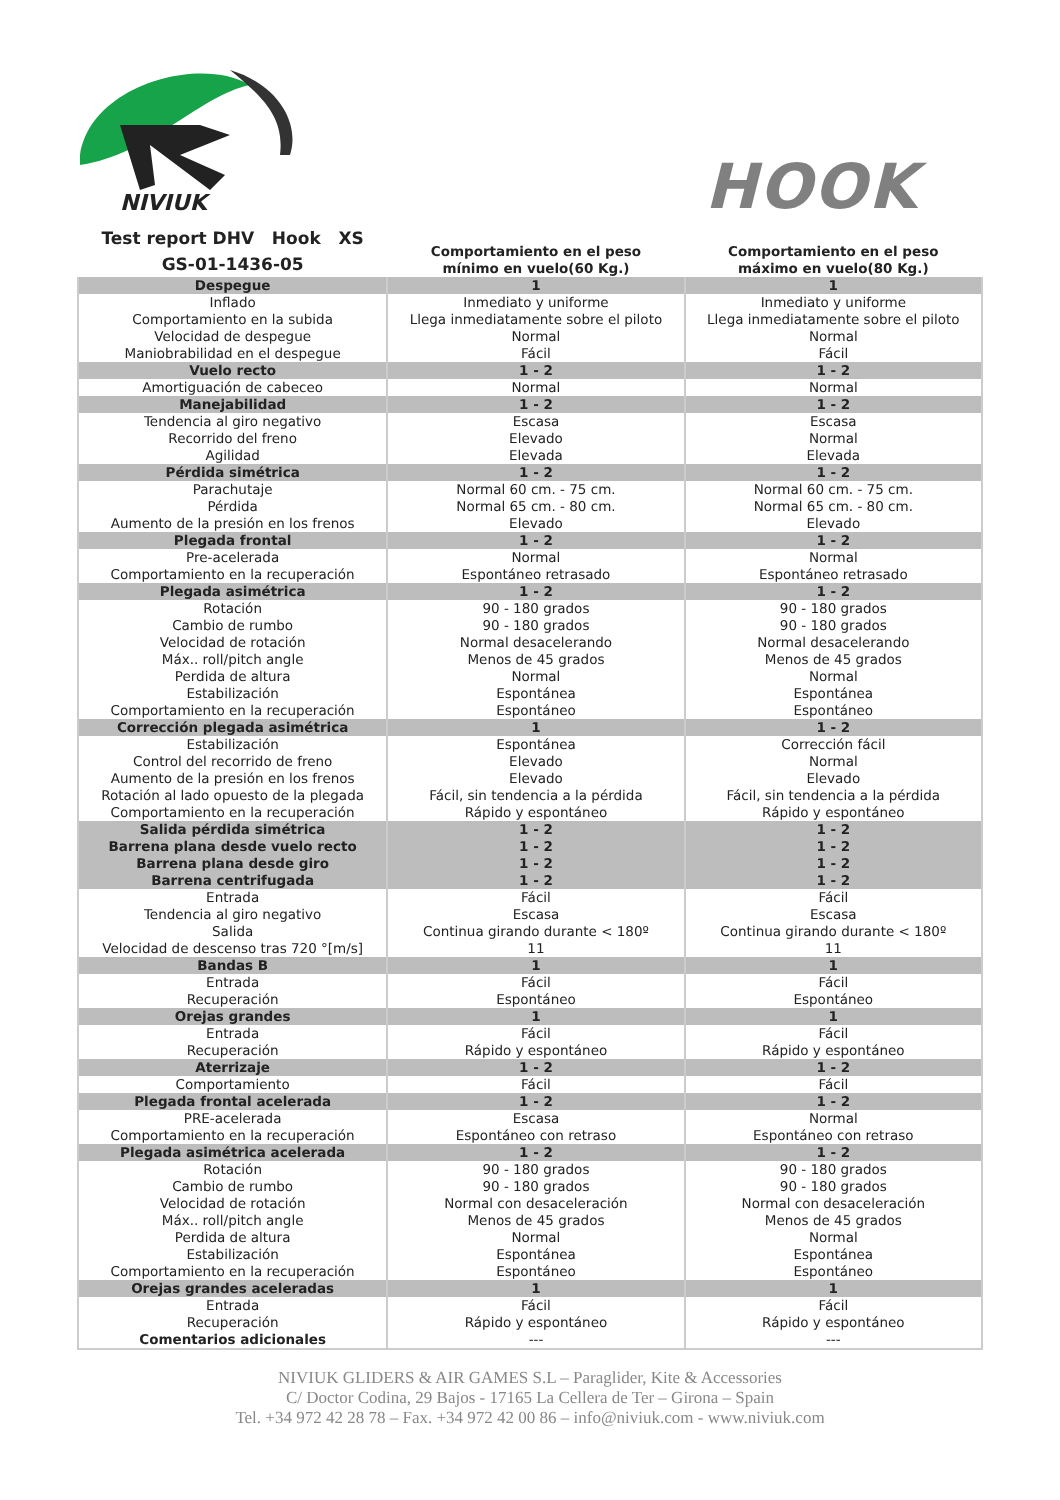NIVIUK
HOOK
| Test report DHV Hook XS GS-01-1436-05 | Comportamiento en el peso mínimo en vuelo(60 Kg.) | Comportamiento en el peso máximo en vuelo(80 Kg.) |
| Despegue | 1 | 1 |
| Inflado Comportamiento en la subida Velocidad de despegue Maniobrabilidad en el despegue | Inmediato y uniforme Llega inmediatamente sobre el piloto Normal Fácil | Inmediato y uniforme Llega inmediatamente sobre el piloto Normal Fácil |
| Vuelo recto | 1 - 2 | 1 - 2 |
| Amortiguación de cabeceo | Normal | Normal |
| Manejabilidad | 1 - 2 | 1 - 2 |
| Tendencia al giro negativo Recorrido del freno Agilidad | Escasa Elevado Elevada | Escasa Normal Elevada |
| Pérdida simétrica | 1 - 2 | 1 - 2 |
| Parachutaje Pérdida Aumento de la presión en los frenos | Normal 60 cm. - 75 cm. Normal 65 cm. - 80 cm. Elevado | Normal 60 cm. - 75 cm. Normal 65 cm. - 80 cm. Elevado |
| Plegada frontal | 1 - 2 | 1 - 2 |
| Pre-acelerada Comportamiento en la recuperación | Normal Espontáneo retrasado | Normal Espontáneo retrasado |
| Plegada asimétrica | 1 - 2 | 1 - 2 |
| Rotación Cambio de rumbo Velocidad de rotación Máx.. roll/pitch angle Perdida de altura Estabilización Comportamiento en la recuperación | 90 - 180 grados 90 - 180 grados Normal desacelerando Menos de 45 grados Normal Espontánea Espontáneo | 90 - 180 grados 90 - 180 grados Normal desacelerando Menos de 45 grados Normal Espontánea Espontáneo |
| Corrección plegada asimétrica | 1 | 1 - 2 |
| Estabilización Control del recorrido de freno Aumento de la presión en los frenos Rotación al lado opuesto de la plegada Comportamiento en la recuperación | Espontánea Elevado Elevado Fácil, sin tendencia a la pérdida Rápido y espontáneo | Corrección fácil Normal Elevado Fácil, sin tendencia a la pérdida Rápido y espontáneo |
| Salida pérdida simétrica Barrena plana desde vuelo recto Barrena plana desde giro Barrena centrifugada | 1 - 2 1 - 2 1 - 2 1 - 2 | 1 - 2 1 - 2 1 - 2 1 - 2 |
| Entrada Tendencia al giro negativo Salida Velocidad de descenso tras 720 °[m/s] | Fácil Escasa Continua girando durante < 180º 11 | Fácil Escasa Continua girando durante < 180º 11 |
| Bandas B | 1 | 1 |
| Entrada Recuperación | Fácil Espontáneo | Fácil Espontáneo |
| Orejas grandes | 1 | 1 |
| Entrada Recuperación | Fácil Rápido y espontáneo | Fácil Rápido y espontáneo |
| Aterrizaje | 1 - 2 | 1 - 2 |
| Comportamiento | Fácil | Fácil |
| Plegada frontal acelerada | 1 - 2 | 1 - 2 |
| PRE-acelerada Comportamiento en la recuperación | Escasa Espontáneo con retraso | Normal Espontáneo con retraso |
| Plegada asimétrica acelerada | 1 - 2 | 1 - 2 |
| Rotación Cambio de rumbo Velocidad de rotación Máx.. roll/pitch angle Perdida de altura Estabilización Comportamiento en la recuperación | 90 - 180 grados 90 - 180 grados Normal con desaceleración Menos de 45 grados Normal Espontánea Espontáneo | 90 - 180 grados 90 - 180 grados Normal con desaceleración Menos de 45 grados Normal Espontánea Espontáneo |
| Orejas grandes aceleradas | 1 | 1 |
| Entrada Recuperación Comentarios adicionales | Fácil Rápido y espontáneo --- | Fácil Rápido y espontáneo --- |
NIVIUK GLIDERS & AIR GAMES S.L – Paraglider, Kite & Accessories
C/ Doctor Codina, 29 Bajos - 17165 La Cellera de Ter – Girona – Spain
Tel. +34 972 42 28 78 – Fax. +34 972 42 00 86 – info@niviuk.com - www.niviuk.com